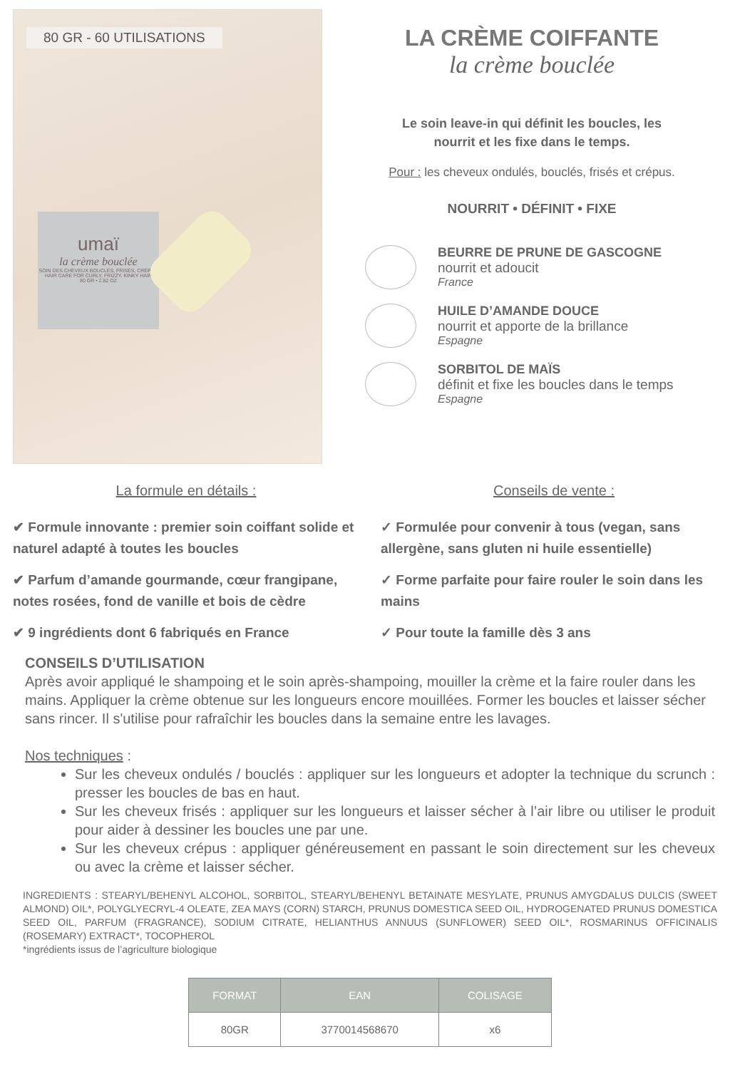80 GR - 60 UTILISATIONS
umaï
la crème bouclée
SOIN DES CHEVEUX BOUCLÉS, FRISÉS, CRÉPUS
HAIR CARE FOR CURLY, FRIZZY, KINKY HAIR
80 GR • 2.82 OZ
LA CRÈME COIFFANTE
la crème bouclée
Le soin leave-in qui définit les boucles, les
nourrit et les fixe dans le temps.
Pour : les cheveux ondulés, bouclés, frisés et crépus.
NOURRIT • DÉFINIT • FIXE
BEURRE DE PRUNE DE GASCOGNE
nourrit et adoucit
France
HUILE D’AMANDE DOUCE
nourrit et apporte de la brillance
Espagne
SORBITOL DE MAÏS
définit et fixe les boucles dans le temps
Espagne
La formule en détails :
✔ Formule innovante : premier soin coiffant solide et naturel adapté à toutes les boucles
✔ Parfum d’amande gourmande, cœur frangipane, notes rosées, fond de vanille et bois de cèdre
✔ 9 ingrédients dont 6 fabriqués en France
Conseils de vente :
✓ Formulée pour convenir à tous (vegan, sans allergène, sans gluten ni huile essentielle)
✓ Forme parfaite pour faire rouler le soin dans les mains
✓ Pour toute la famille dès 3 ans
CONSEILS D’UTILISATION
Après avoir appliqué le shampoing et le soin après-shampoing, mouiller la crème et la faire rouler dans les mains. Appliquer la crème obtenue sur les longueurs encore mouillées. Former les boucles et laisser sécher sans rincer. Il s'utilise pour rafraîchir les boucles dans la semaine entre les lavages.
Nos techniques :
Sur les cheveux ondulés / bouclés : appliquer sur les longueurs et adopter la technique du scrunch : presser les boucles de bas en haut.
Sur les cheveux frisés : appliquer sur les longueurs et laisser sécher à l’air libre ou utiliser le produit pour aider à dessiner les boucles une par une.
Sur les cheveux crépus : appliquer généreusement en passant le soin directement sur les cheveux ou avec la crème et laisser sécher.
INGREDIENTS : STEARYL/BEHENYL ALCOHOL, SORBITOL, STEARYL/BEHENYL BETAINATE MESYLATE, PRUNUS AMYGDALUS DULCIS (SWEET ALMOND) OIL*, POLYGLYECRYL-4 OLEATE, ZEA MAYS (CORN) STARCH, PRUNUS DOMESTICA SEED OIL, HYDROGENATED PRUNUS DOMESTICA SEED OIL, PARFUM (FRAGRANCE), SODIUM CITRATE, HELIANTHUS ANNUUS (SUNFLOWER) SEED OIL*, ROSMARINUS OFFICINALIS (ROSEMARY) EXTRACT*, TOCOPHEROL
*ingrédients issus de l’agriculture biologique
| FORMAT | EAN | COLISAGE |
| --- | --- | --- |
| 80GR | 3770014568670 | x6 |